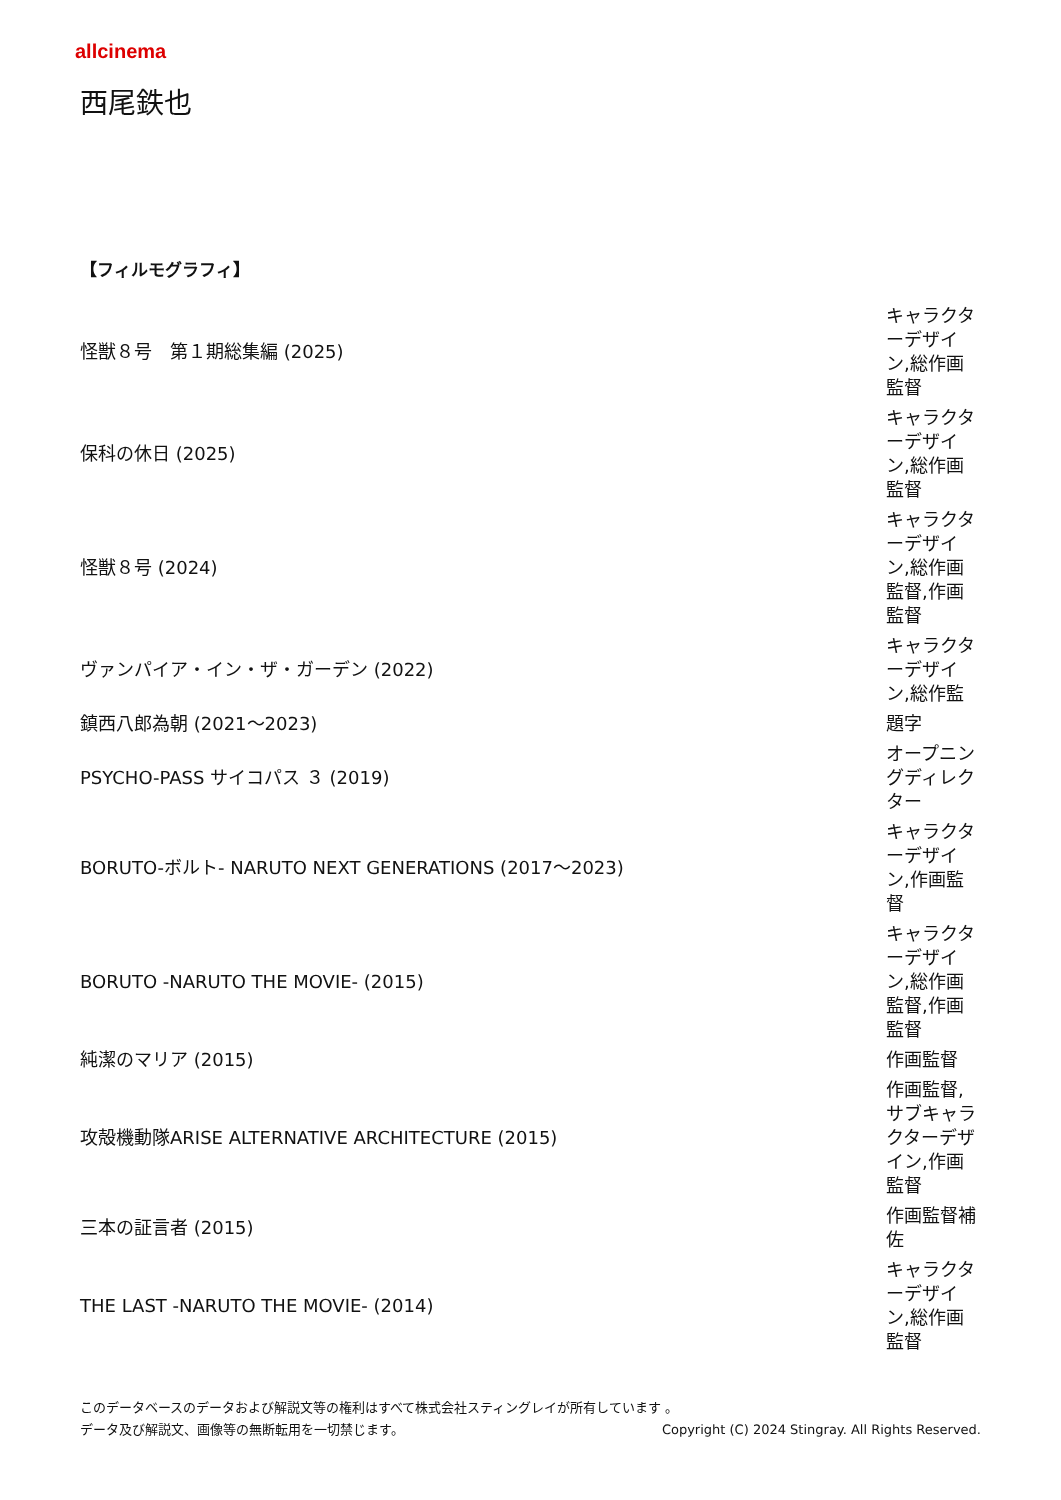allcinema
西尾鉄也
【フィルモグラフィ】
| 怪獣８号 第１期総集編 (2025) | キャラクターデザイン,総作画監督 |
| 保科の休日 (2025) | キャラクターデザイン,総作画監督 |
| 怪獣８号 (2024) | キャラクターデザイン,総作画監督,作画監督 |
| ヴァンパイア・イン・ザ・ガーデン (2022) | キャラクターデザイン,総作監 |
| 鎮西八郎為朝 (2021～2023) | 題字 |
| PSYCHO-PASS サイコパス ３ (2019) | オープニングディレクター |
| BORUTO-ボルト- NARUTO NEXT GENERATIONS (2017～2023) | キャラクターデザイン,作画監督 |
| BORUTO -NARUTO THE MOVIE- (2015) | キャラクターデザイン,総作画監督,作画監督 |
| 純潔のマリア (2015) | 作画監督 |
| 攻殻機動隊ARISE ALTERNATIVE ARCHITECTURE (2015) | 作画監督,サブキャラクターデザイン,作画監督 |
| 三本の証言者 (2015) | 作画監督補佐 |
| THE LAST -NARUTO THE MOVIE- (2014) | キャラクターデザイン,総作画監督 |
このデータベースのデータおよび解説文等の権利はすべて株式会社スティングレイが所有しています 。
データ及び解説文、画像等の無断転用を一切禁じます。 Copyright (C) 2024 Stingray. All Rights Reserved.